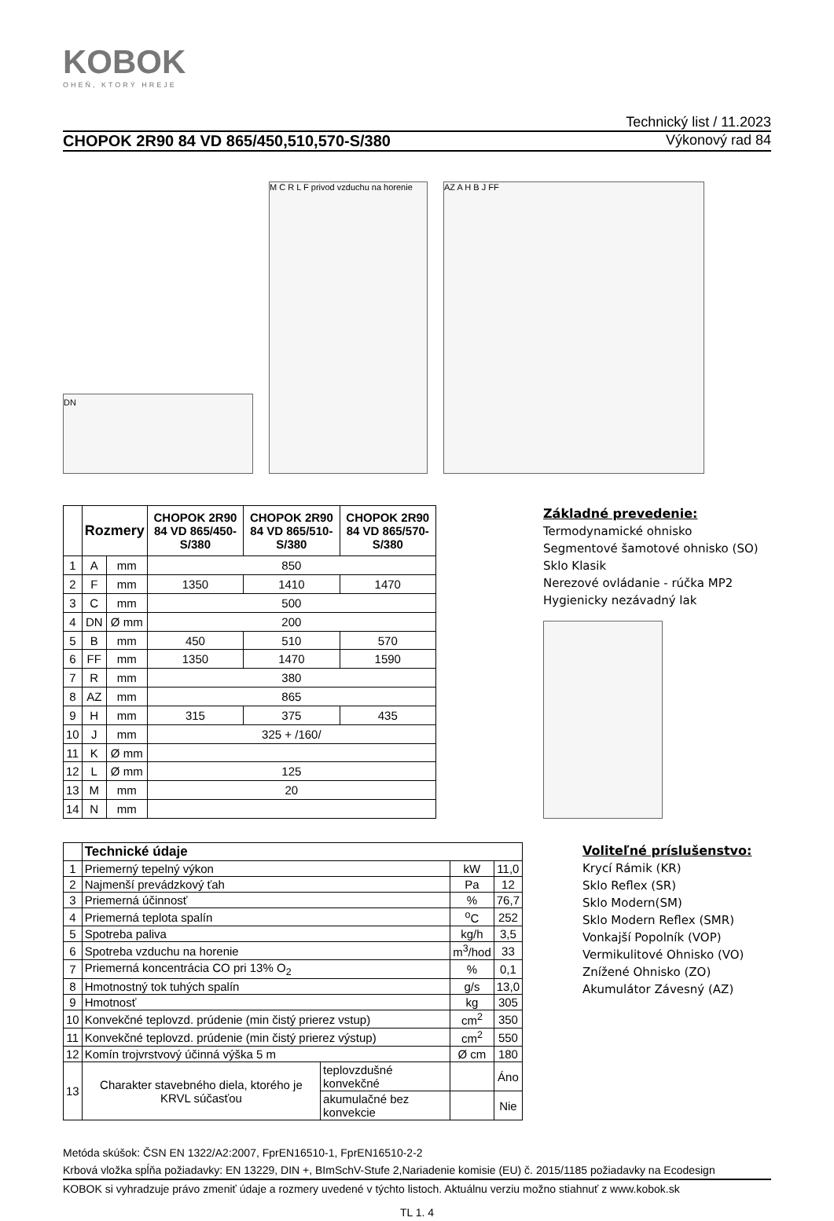KOBOK
OHEŇ, KTORÝ HREJE
Technický list / 11.2023
CHOPOK 2R90 84 VD 865/450,510,570-S/380 Výkonový rad 84
DN
M C R L F privod vzduchu na horenie
AZ A H B J FF
| | Rozmery | | CHOPOK 2R90 84 VD 865/450-S/380 | CHOPOK 2R90 84 VD 865/510-S/380 | CHOPOK 2R90 84 VD 865/570-S/380 |
| --- | --- | --- | --- | --- | --- |
| 1 | A | mm | 850 | | |
| 2 | F | mm | 1350 | 1410 | 1470 |
| 3 | C | mm | 500 | | |
| 4 | DN | Ø mm | 200 | | |
| 5 | B | mm | 450 | 510 | 570 |
| 6 | FF | mm | 1350 | 1470 | 1590 |
| 7 | R | mm | 380 | | |
| 8 | AZ | mm | 865 | | |
| 9 | H | mm | 315 | 375 | 435 |
| 10 | J | mm | 325 + /160/ | | |
| 11 | K | Ø mm | | | |
| 12 | L | Ø mm | 125 | | |
| 13 | M | mm | 20 | | |
| 14 | N | mm | | | |
Základné prevedenie:
Termodynamické ohnisko
Segmentové šamotové ohnisko (SO)
Sklo Klasik
Nerezové ovládanie - rúčka MP2
Hygienicky nezávadný lak
| | Technické údaje | | | |
| --- | --- | --- | --- | --- |
| 1 | Priemerný tepelný výkon | | kW | 11,0 |
| 2 | Najmenší prevádzkový ťah | | Pa | 12 |
| 3 | Priemerná účinnosť | | % | 76,7 |
| 4 | Priemerná teplota spalín | | <sup>o</sup> C | 252 |
| 5 | Spotreba paliva | | kg/h | 3,5 |
| 6 | Spotreba vzduchu na horenie | | m<sup>3</sup>/hod | 33 |
| 7 | Priemerná koncentrácia CO pri 13% O<sub>2</sub> | | % | 0,1 |
| 8 | Hmotnostný tok tuhých spalín | | g/s | 13,0 |
| 9 | Hmotnosť | | kg | 305 |
| 10 | Konvekčné teplovzd. prúdenie (min čistý prierez vstup) | | cm<sup>2</sup> | 350 |
| 11 | Konvekčné teplovzd. prúdenie (min čistý prierez výstup) | | cm<sup>2</sup> | 550 |
| 12 | Komín trojvrstvový účinná výška 5 m | | Ø cm | 180 |
| 13 | Charakter stavebného diela, ktorého je KRVL súčasťou | teplovzdušné konvekčné | | Áno |
| | | akumulačné bez konvekcie | | Nie |
Voliteľné príslušenstvo:
Krycí Rámik (KR)
Sklo Reflex (SR)
Sklo Modern(SM)
Sklo Modern Reflex (SMR)
Vonkajší Popolník (VOP)
Vermikulitové Ohnisko (VO)
Znížené Ohnisko (ZO)
Akumulátor Závesný (AZ)
Metóda skúšok: ČSN EN 1322/A2:2007, FprEN16510-1, FprEN16510-2-2
Krbová vložka spĺňa požiadavky: EN 13229, DIN +, BImSchV-Stufe 2,Nariadenie komisie (EU) č. 2015/1185 požiadavky na Ecodesign
KOBOK si vyhradzuje právo zmeniť údaje a rozmery uvedené v týchto listoch. Aktuálnu verziu možno stiahnuť z www.kobok.sk
TL 1. 4